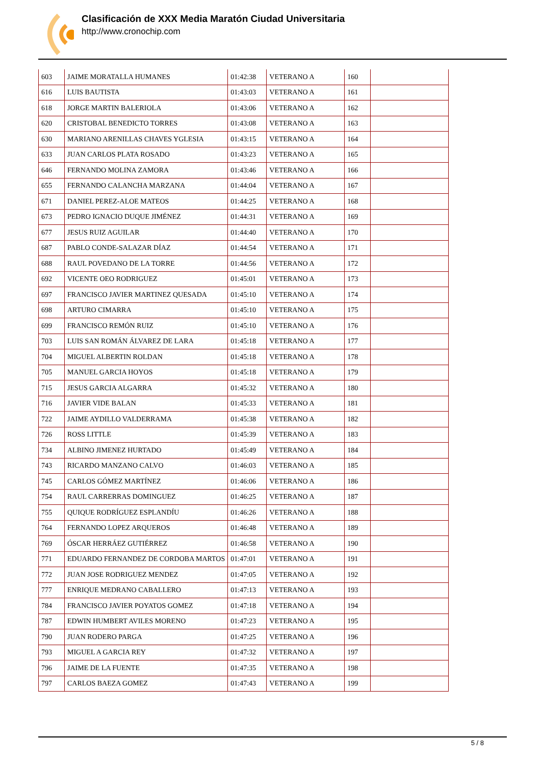Clasificación de XXX Media Maratón Ciudad Universitaria
http://www.cronochip.com
| 603 | JAIME MORATALLA HUMANES | 01:42:38 | VETERANO A | 160 | |
| 616 | LUIS BAUTISTA | 01:43:03 | VETERANO A | 161 | |
| 618 | JORGE MARTIN BALERIOLA | 01:43:06 | VETERANO A | 162 | |
| 620 | CRISTOBAL BENEDICTO TORRES | 01:43:08 | VETERANO A | 163 | |
| 630 | MARIANO ARENILLAS CHAVES YGLESIA | 01:43:15 | VETERANO A | 164 | |
| 633 | JUAN CARLOS PLATA ROSADO | 01:43:23 | VETERANO A | 165 | |
| 646 | FERNANDO MOLINA ZAMORA | 01:43:46 | VETERANO A | 166 | |
| 655 | FERNANDO CALANCHA MARZANA | 01:44:04 | VETERANO A | 167 | |
| 671 | DANIEL PEREZ-ALOE MATEOS | 01:44:25 | VETERANO A | 168 | |
| 673 | PEDRO IGNACIO DUQUE JIMÉNEZ | 01:44:31 | VETERANO A | 169 | |
| 677 | JESUS RUIZ AGUILAR | 01:44:40 | VETERANO A | 170 | |
| 687 | PABLO CONDE-SALAZAR DÍAZ | 01:44:54 | VETERANO A | 171 | |
| 688 | RAUL POVEDANO DE LA TORRE | 01:44:56 | VETERANO A | 172 | |
| 692 | VICENTE OEO RODRIGUEZ | 01:45:01 | VETERANO A | 173 | |
| 697 | FRANCISCO JAVIER MARTINEZ QUESADA | 01:45:10 | VETERANO A | 174 | |
| 698 | ARTURO CIMARRA | 01:45:10 | VETERANO A | 175 | |
| 699 | FRANCISCO REMÓN RUIZ | 01:45:10 | VETERANO A | 176 | |
| 703 | LUIS SAN ROMÁN ÁLVAREZ DE LARA | 01:45:18 | VETERANO A | 177 | |
| 704 | MIGUEL ALBERTIN ROLDAN | 01:45:18 | VETERANO A | 178 | |
| 705 | MANUEL GARCIA HOYOS | 01:45:18 | VETERANO A | 179 | |
| 715 | JESUS GARCIA ALGARRA | 01:45:32 | VETERANO A | 180 | |
| 716 | JAVIER VIDE BALAN | 01:45:33 | VETERANO A | 181 | |
| 722 | JAIME AYDILLO VALDERRAMA | 01:45:38 | VETERANO A | 182 | |
| 726 | ROSS LITTLE | 01:45:39 | VETERANO A | 183 | |
| 734 | ALBINO JIMENEZ HURTADO | 01:45:49 | VETERANO A | 184 | |
| 743 | RICARDO MANZANO CALVO | 01:46:03 | VETERANO A | 185 | |
| 745 | CARLOS GÓMEZ MARTÍNEZ | 01:46:06 | VETERANO A | 186 | |
| 754 | RAUL CARRERRAS DOMINGUEZ | 01:46:25 | VETERANO A | 187 | |
| 755 | QUIQUE RODRÍGUEZ ESPLANDÍU | 01:46:26 | VETERANO A | 188 | |
| 764 | FERNANDO LOPEZ ARQUEROS | 01:46:48 | VETERANO A | 189 | |
| 769 | ÓSCAR HERRÁEZ GUTIÉRREZ | 01:46:58 | VETERANO A | 190 | |
| 771 | EDUARDO FERNANDEZ DE CORDOBA MARTOS | 01:47:01 | VETERANO A | 191 | |
| 772 | JUAN JOSE RODRIGUEZ MENDEZ | 01:47:05 | VETERANO A | 192 | |
| 777 | ENRIQUE MEDRANO CABALLERO | 01:47:13 | VETERANO A | 193 | |
| 784 | FRANCISCO JAVIER POYATOS GOMEZ | 01:47:18 | VETERANO A | 194 | |
| 787 | EDWIN HUMBERT AVILES MORENO | 01:47:23 | VETERANO A | 195 | |
| 790 | JUAN RODERO PARGA | 01:47:25 | VETERANO A | 196 | |
| 793 | MIGUEL A GARCIA REY | 01:47:32 | VETERANO A | 197 | |
| 796 | JAIME DE LA FUENTE | 01:47:35 | VETERANO A | 198 | |
| 797 | CARLOS BAEZA GOMEZ | 01:47:43 | VETERANO A | 199 | |
5 / 8